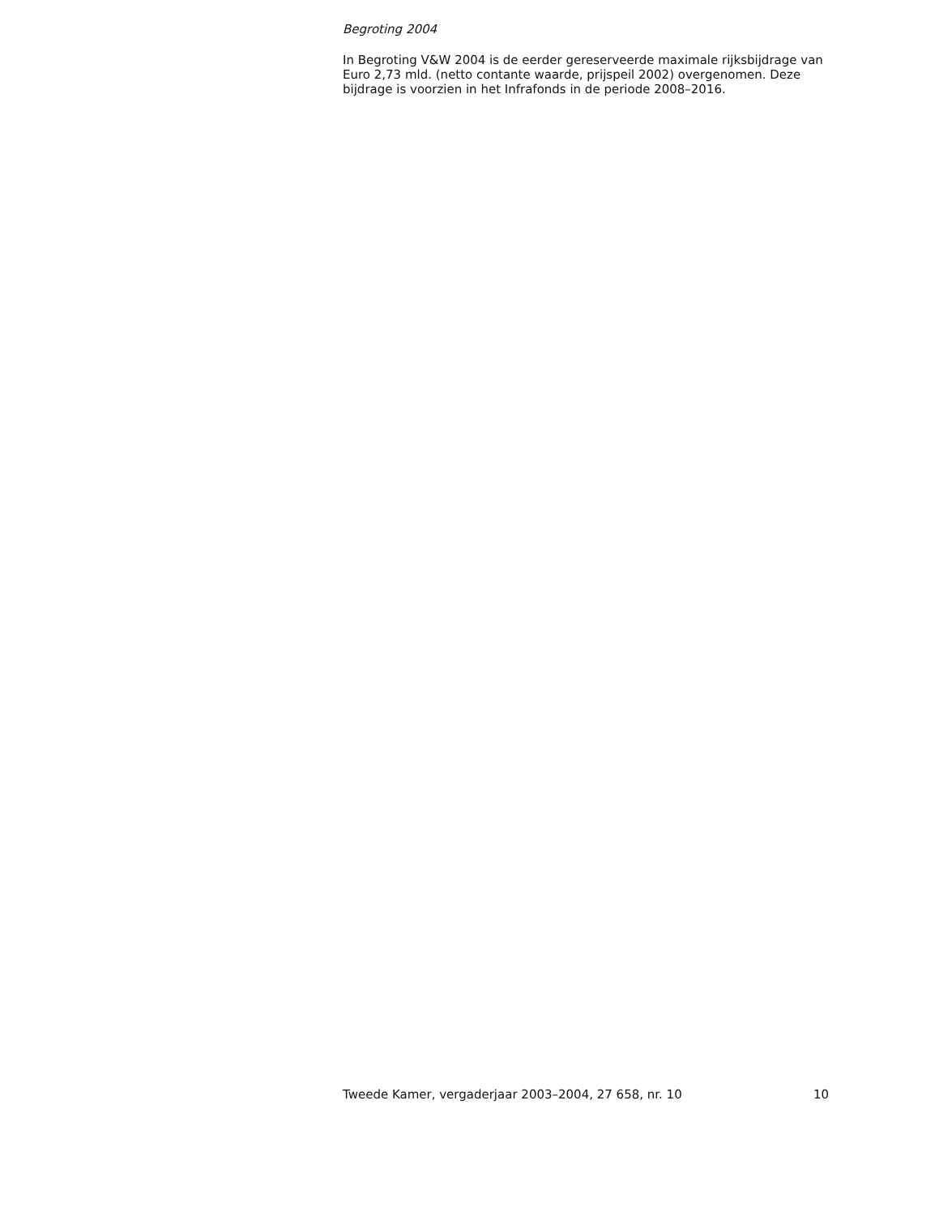Begroting 2004
In Begroting V&W 2004 is de eerder gereserveerde maximale rijksbijdrage van Euro 2,73 mld. (netto contante waarde, prijspeil 2002) overgenomen. Deze bijdrage is voorzien in het Infrafonds in de periode 2008–2016.
Tweede Kamer, vergaderjaar 2003–2004, 27 658, nr. 10 10